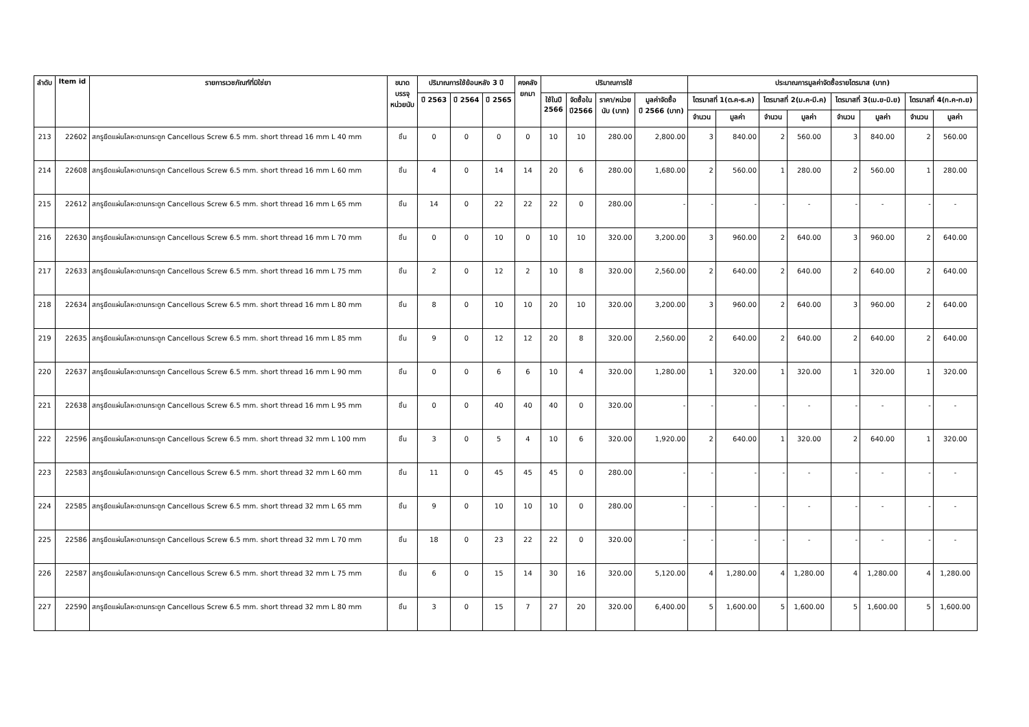| ลำดับ | Item id | รายการเวชภัณฑ์ที่มิใช่ยา | ขนาด บรรจุ หน่วยนับ | ปริมาณการใช้ย้อนหลัง 3 ปี | | | คงคลัง ยกมา | ปริมาณการใช้ | | | | ประมาณการมูลค่าจัดซื้อรายไตรมาส (บาท) | | | | | | | |
| --- | --- | --- | --- | --- | --- | --- | --- | --- | --- | --- | --- | --- | --- | --- | --- | --- | --- | --- | --- |
| | | | | ปี 2563 | ปี 2564 | ปี 2565 | | ใช้ในปี 2566 | จัดซื้อใน ปี2566 | ราคา/หน่วย นับ (บาท) | มูลค่าจัดซื้อ ปี 2566 (บาท) | ไตรมาสที่ 1(ต.ค-ธ.ค) | | ไตรมาสที่ 2(ม.ค-มี.ค) | | ไตรมาสที่ 3(เม.ย-มิ.ย) | | ไตรมาสที่ 4(ก.ค-ก.ย) | |
| | | | | | | | | | | | | จำนวน | มูลค่า | จำนวน | มูลค่า | จำนวน | มูลค่า | จำนวน | มูลค่า |
| 213 | 22602 | สกรูยึดแผ่นโลหะดามกระดูก Cancellous Screw 6.5 mm. short thread 16 mm L 40 mm | ชิ้น | 0 | 0 | 0 | 0 | 10 | 10 | 280.00 | 2,800.00 | 3 | 840.00 | 2 | 560.00 | 3 | 840.00 | 2 | 560.00 |
| 214 | 22608 | สกรูยึดแผ่นโลหะดามกระดูก Cancellous Screw 6.5 mm. short thread 16 mm L 60 mm | ชิ้น | 4 | 0 | 14 | 14 | 20 | 6 | 280.00 | 1,680.00 | 2 | 560.00 | 1 | 280.00 | 2 | 560.00 | 1 | 280.00 |
| 215 | 22612 | สกรูยึดแผ่นโลหะดามกระดูก Cancellous Screw 6.5 mm. short thread 16 mm L 65 mm | ชิ้น | 14 | 0 | 22 | 22 | 22 | 0 | 280.00 | - | - | - | - | - | - | - | - | - |
| 216 | 22630 | สกรูยึดแผ่นโลหะดามกระดูก Cancellous Screw 6.5 mm. short thread 16 mm L 70 mm | ชิ้น | 0 | 0 | 10 | 0 | 10 | 10 | 320.00 | 3,200.00 | 3 | 960.00 | 2 | 640.00 | 3 | 960.00 | 2 | 640.00 |
| 217 | 22633 | สกรูยึดแผ่นโลหะดามกระดูก Cancellous Screw 6.5 mm. short thread 16 mm L 75 mm | ชิ้น | 2 | 0 | 12 | 2 | 10 | 8 | 320.00 | 2,560.00 | 2 | 640.00 | 2 | 640.00 | 2 | 640.00 | 2 | 640.00 |
| 218 | 22634 | สกรูยึดแผ่นโลหะดามกระดูก Cancellous Screw 6.5 mm. short thread 16 mm L 80 mm | ชิ้น | 8 | 0 | 10 | 10 | 20 | 10 | 320.00 | 3,200.00 | 3 | 960.00 | 2 | 640.00 | 3 | 960.00 | 2 | 640.00 |
| 219 | 22635 | สกรูยึดแผ่นโลหะดามกระดูก Cancellous Screw 6.5 mm. short thread 16 mm L 85 mm | ชิ้น | 9 | 0 | 12 | 12 | 20 | 8 | 320.00 | 2,560.00 | 2 | 640.00 | 2 | 640.00 | 2 | 640.00 | 2 | 640.00 |
| 220 | 22637 | สกรูยึดแผ่นโลหะดามกระดูก Cancellous Screw 6.5 mm. short thread 16 mm L 90 mm | ชิ้น | 0 | 0 | 6 | 6 | 10 | 4 | 320.00 | 1,280.00 | 1 | 320.00 | 1 | 320.00 | 1 | 320.00 | 1 | 320.00 |
| 221 | 22638 | สกรูยึดแผ่นโลหะดามกระดูก Cancellous Screw 6.5 mm. short thread 16 mm L 95 mm | ชิ้น | 0 | 0 | 40 | 40 | 40 | 0 | 320.00 | - | - | - | - | - | - | - | - | - |
| 222 | 22596 | สกรูยึดแผ่นโลหะดามกระดูก Cancellous Screw 6.5 mm. short thread 32 mm L 100 mm | ชิ้น | 3 | 0 | 5 | 4 | 10 | 6 | 320.00 | 1,920.00 | 2 | 640.00 | 1 | 320.00 | 2 | 640.00 | 1 | 320.00 |
| 223 | 22583 | สกรูยึดแผ่นโลหะดามกระดูก Cancellous Screw 6.5 mm. short thread 32 mm L 60 mm | ชิ้น | 11 | 0 | 45 | 45 | 45 | 0 | 280.00 | - | - | - | - | - | - | - | - | - |
| 224 | 22585 | สกรูยึดแผ่นโลหะดามกระดูก Cancellous Screw 6.5 mm. short thread 32 mm L 65 mm | ชิ้น | 9 | 0 | 10 | 10 | 10 | 0 | 280.00 | - | - | - | - | - | - | - | - | - |
| 225 | 22586 | สกรูยึดแผ่นโลหะดามกระดูก Cancellous Screw 6.5 mm. short thread 32 mm L 70 mm | ชิ้น | 18 | 0 | 23 | 22 | 22 | 0 | 320.00 | - | - | - | - | - | - | - | - | - |
| 226 | 22587 | สกรูยึดแผ่นโลหะดามกระดูก Cancellous Screw 6.5 mm. short thread 32 mm L 75 mm | ชิ้น | 6 | 0 | 15 | 14 | 30 | 16 | 320.00 | 5,120.00 | 4 | 1,280.00 | 4 | 1,280.00 | 4 | 1,280.00 | 4 | 1,280.00 |
| 227 | 22590 | สกรูยึดแผ่นโลหะดามกระดูก Cancellous Screw 6.5 mm. short thread 32 mm L 80 mm | ชิ้น | 3 | 0 | 15 | 7 | 27 | 20 | 320.00 | 6,400.00 | 5 | 1,600.00 | 5 | 1,600.00 | 5 | 1,600.00 | 5 | 1,600.00 |